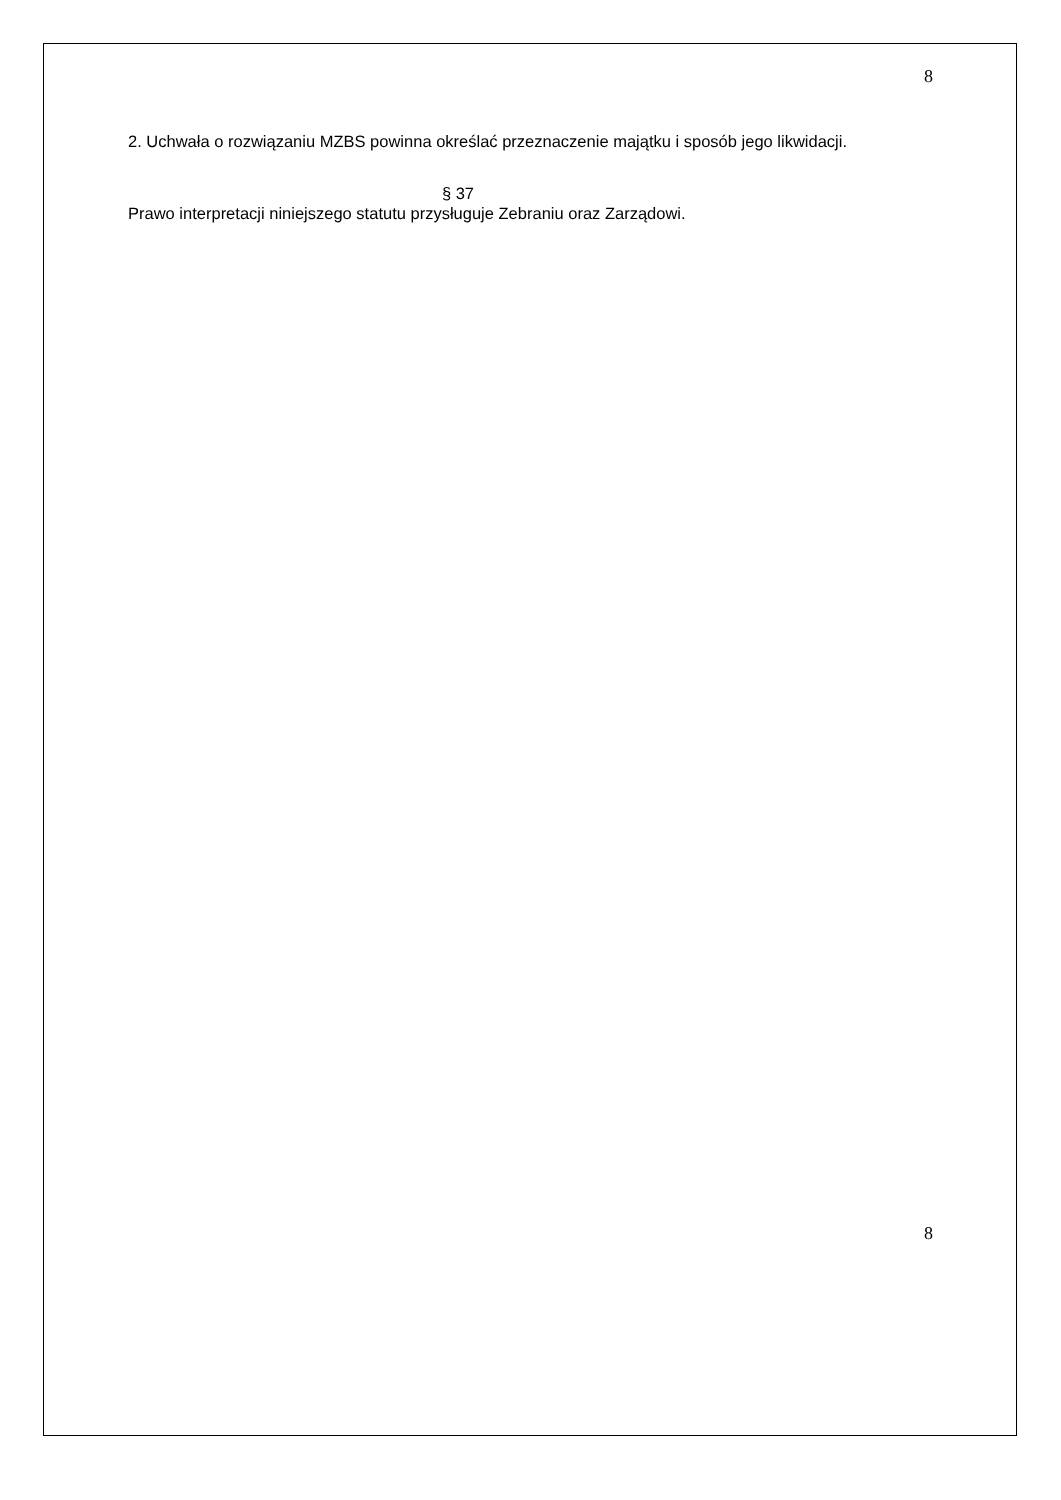8
2. Uchwała o rozwiązaniu MZBS powinna określać przeznaczenie majątku i sposób jego likwidacji.
§ 37
Prawo interpretacji niniejszego statutu przysługuje Zebraniu oraz Zarządowi.
8